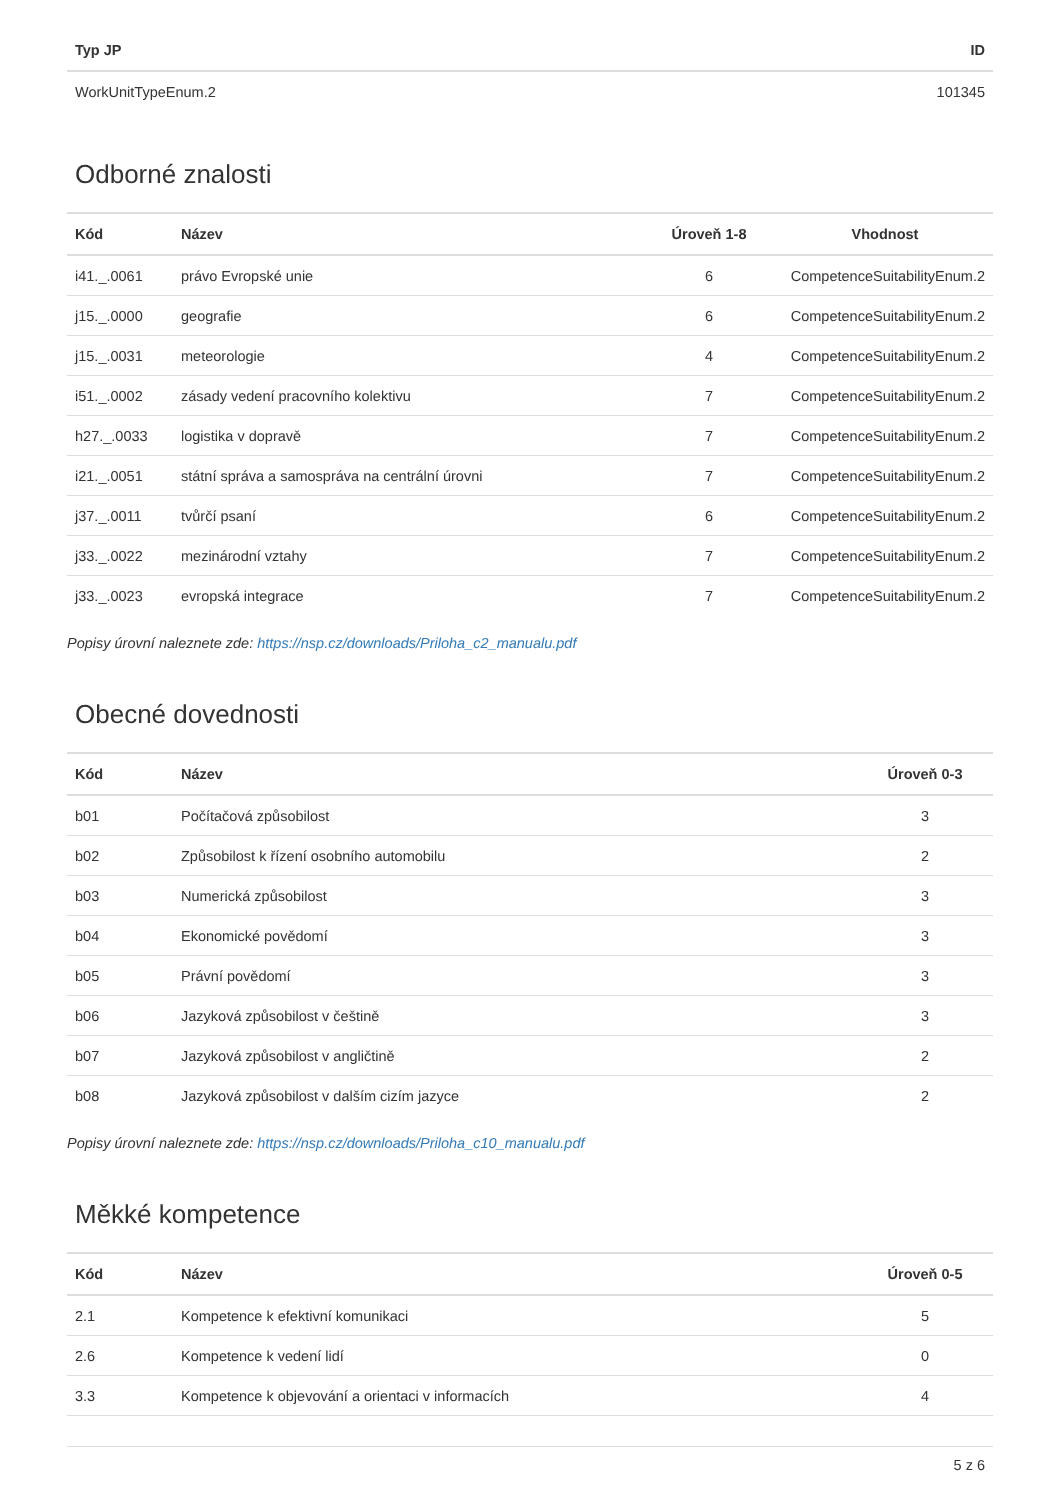| Typ JP | ID |
| --- | --- |
| WorkUnitTypeEnum.2 | 101345 |
Odborné znalosti
| Kód | Název | Úroveň 1-8 | Vhodnost |
| --- | --- | --- | --- |
| i41._.0061 | právo Evropské unie | 6 | CompetenceSuitabilityEnum.2 |
| j15._.0000 | geografie | 6 | CompetenceSuitabilityEnum.2 |
| j15._.0031 | meteorologie | 4 | CompetenceSuitabilityEnum.2 |
| i51._.0002 | zásady vedení pracovního kolektivu | 7 | CompetenceSuitabilityEnum.2 |
| h27._.0033 | logistika v dopravě | 7 | CompetenceSuitabilityEnum.2 |
| i21._.0051 | státní správa a samospráva na centrální úrovni | 7 | CompetenceSuitabilityEnum.2 |
| j37._.0011 | tvůrčí psaní | 6 | CompetenceSuitabilityEnum.2 |
| j33._.0022 | mezinárodní vztahy | 7 | CompetenceSuitabilityEnum.2 |
| j33._.0023 | evropská integrace | 7 | CompetenceSuitabilityEnum.2 |
Popisy úrovní naleznete zde: https://nsp.cz/downloads/Priloha_c2_manualu.pdf
Obecné dovednosti
| Kód | Název | Úroveň 0-3 |
| --- | --- | --- |
| b01 | Počítačová způsobilost | 3 |
| b02 | Způsobilost k řízení osobního automobilu | 2 |
| b03 | Numerická způsobilost | 3 |
| b04 | Ekonomické povědomí | 3 |
| b05 | Právní povědomí | 3 |
| b06 | Jazyková způsobilost v češtině | 3 |
| b07 | Jazyková způsobilost v angličtině | 2 |
| b08 | Jazyková způsobilost v dalším cizím jazyce | 2 |
Popisy úrovní naleznete zde: https://nsp.cz/downloads/Priloha_c10_manualu.pdf
Měkké kompetence
| Kód | Název | Úroveň 0-5 |
| --- | --- | --- |
| 2.1 | Kompetence k efektivní komunikaci | 5 |
| 2.6 | Kompetence k vedení lidí | 0 |
| 3.3 | Kompetence k objevování a orientaci v informacích | 4 |
5 z 6